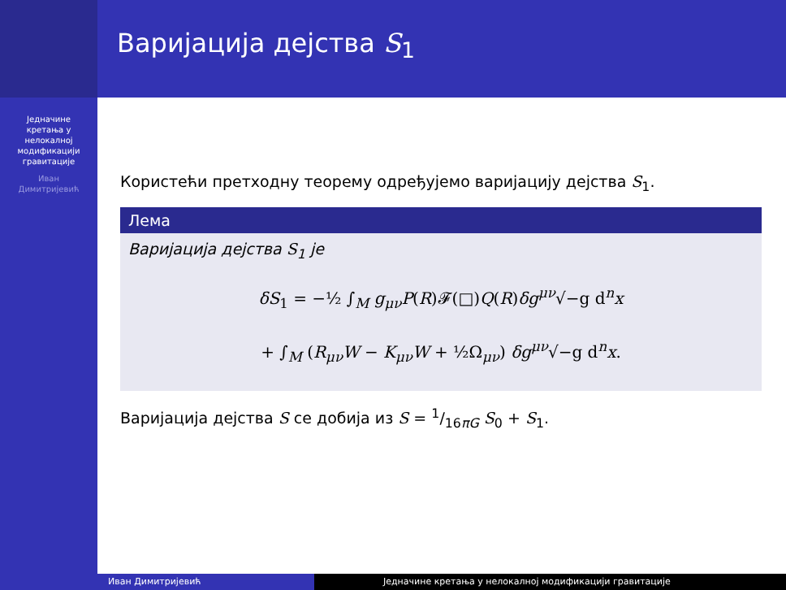Једначине
кретања у
нелокалној
модификацији
гравитације
Иван
Димитријевић
Варијација дејства S<sub>1</sub>
Користећи претходну теорему одређујемо варијацију дејства S<sub>1</sub>.
Лема
Варијација дејства S<sub>1</sub> је
δS<sub>1</sub> = −½ ∫<sub>M</sub> g<sub>μν</sub>P(R)𝓕(□)Q(R)δg<sup>μν</sup>√−g d<sup>n</sup>x
+ ∫<sub>M</sub> (R<sub>μν</sub>W − K<sub>μν</sub>W + ½Ω<sub>μν</sub>) δg<sup>μν</sup>√−g d<sup>n</sup>x.
Варијација дејства S се добија из S = 1/16πG S<sub>0</sub> + S<sub>1</sub>.
Иван Димитријевић Једначине кретања у нелокалној модификацији гравитације